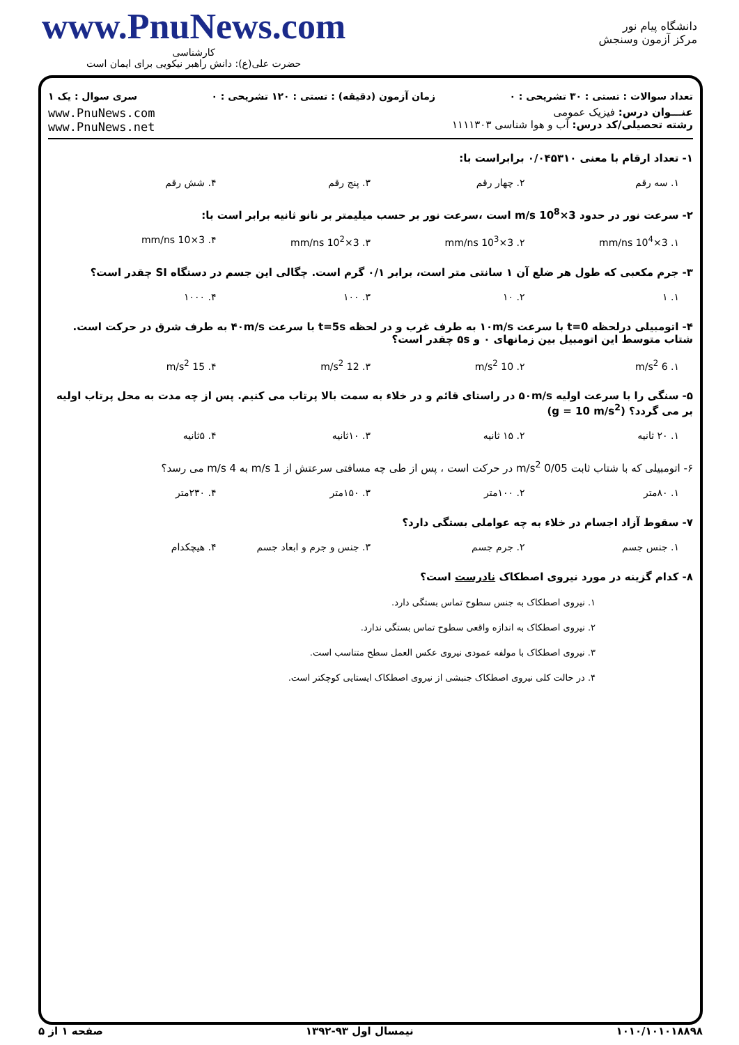www.PnuNews.com
کارشناسی
حضرت علی(ع): دانش راهبر نیکویی برای ایمان است
دانشگاه پیام نور
مرکز آزمون وسنجش
تعداد سوالات : تستی : ۳۰ تشریحی : ۰ زمان آزمون (دقیقه) : تستی : ۱۲۰ تشریحی : ۰ سری سوال : یک ۱
عنـــوان درس: فیزیک عمومی
رشته تحصیلی/کد درس: آب و هوا شناسی ۱۱۱۱۳۰۳
www.PnuNews.com
www.PnuNews.net
۱- تعداد ارقام با معنی ۰/۰۴۵۳۱۰ برابراست با:
۱. سه رقم ۲. چهار رقم ۳. پنج رقم ۴. شش رقم
۲- سرعت نور در حدود 3×10<sup>8</sup> m/s است ،سرعت نور بر حسب میلیمتر بر نانو ثانیه برابر است با:
۱. 3×10<sup>4</sup> mm/ns ۲. 3×10<sup>3</sup> mm/ns ۳. 3×10<sup>2</sup> mm/ns ۴. 3×10 mm/ns
۳- جرم مکعبی که طول هر ضلع آن ۱ سانتی متر است، برابر ۰/۱ گرم است. چگالی این جسم در دستگاه SI چقدر است؟
۱. ۱ ۲. ۱۰ ۳. ۱۰۰ ۴. ۱۰۰۰
۴- اتومبیلی درلحظه t=0 با سرعت ۱۰m/s به طرف غرب و در لحظه t=5s با سرعت ۴۰m/s به طرف شرق در حرکت است. شتاب متوسط این اتومبیل بین زمانهای ۰ و ۵s چقدر است؟
۱. 6 m/s<sup>2</sup> ۲. 10 m/s<sup>2</sup> ۳. 12 m/s<sup>2</sup> ۴. 15 m/s<sup>2</sup>
۵- سنگی را با سرعت اولیه ۵۰m/s در راستای قائم و در خلاء به سمت بالا پرتاب می کنیم. پس از چه مدت به محل پرتاب اولیه بر می گردد؟ (g = 10 m/s<sup>2</sup>)
۱. ۲۰ ثانیه ۲. ۱۵ ثانیه ۳. ۱۰ثانیه ۴. ۵ثانیه
۶- اتومبیلی که با شتاب ثابت 0/05 m/s<sup>2</sup> در حرکت است ، پس از طی چه مسافتی سرعتش از 1 m/s به 4 m/s می رسد؟
۱. ۸۰متر ۲. ۱۰۰متر ۳. ۱۵۰متر ۴. ۲۳۰متر
۷- سقوط آزاد اجسام در خلاء به چه عواملی بستگی دارد؟
۱. جنس جسم ۲. جرم جسم ۳. جنس و جرم و ابعاد جسم ۴. هیچکدام
۸- کدام گزینه در مورد نیروی اصطکاک نادرست است؟
۱. نیروی اصطکاک به جنس سطوح تماس بستگی دارد.
۲. نیروی اصطکاک به اندازه واقعی سطوح تماس بستگی ندارد.
۳. نیروی اصطکاک با مولفه عمودی نیروی عکس العمل سطح متناسب است.
۴. در حالت کلی نیروی اصطکاک جنبشی از نیروی اصطکاک ایستایی کوچکتر است.
۱۰۱۰/۱۰۱۰۱۸۸۹۸ نیمسال اول ۹۳-۱۳۹۲ صفحه ۱ از ۵